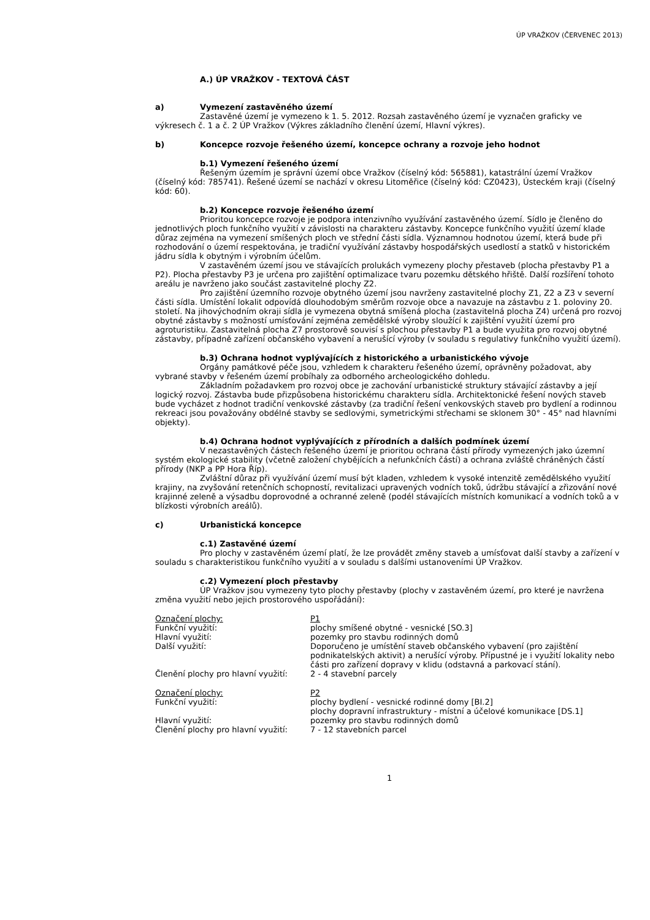ÚP VRAŽKOV (ČERVENEC 2013)
A.) ÚP VRAŽKOV - TEXTOVÁ ČÁST
a) Vymezení zastavěného území
Zastavěné území je vymezeno k 1. 5. 2012. Rozsah zastavěného území je vyznačen graficky ve výkresech č. 1 a č. 2 ÚP Vražkov (Výkres základního členění území, Hlavní výkres).
b) Koncepce rozvoje řešeného území, koncepce ochrany a rozvoje jeho hodnot
b.1) Vymezení řešeného území
Řešeným územím je správní území obce Vražkov (číselný kód: 565881), katastrální území Vražkov (číselný kód: 785741). Řešené území se nachází v okresu Litoměřice (číselný kód: CZ0423), Ústeckém kraji (číselný kód: 60).
b.2) Koncepce rozvoje řešeného území
Prioritou koncepce rozvoje je podpora intenzivního využívání zastavěného území. Sídlo je členěno do jednotlivých ploch funkčního využití v závislosti na charakteru zástavby. Koncepce funkčního využití území klade důraz zejména na vymezení smíšených ploch ve střední části sídla. Významnou hodnotou území, která bude při rozhodování o území respektována, je tradiční využívání zástavby hospodářských usedlostí a statků v historickém jádru sídla k obytným i výrobním účelům.
V zastavěném území jsou ve stávajících prolukách vymezeny plochy přestaveb (plocha přestavby P1 a P2). Plocha přestavby P3 je určena pro zajištění optimalizace tvaru pozemku dětského hřiště. Další rozšíření tohoto areálu je navrženo jako součást zastavitelné plochy Z2.
Pro zajištění územního rozvoje obytného území jsou navrženy zastavitelné plochy Z1, Z2 a Z3 v severní části sídla. Umístění lokalit odpovídá dlouhodobým směrům rozvoje obce a navazuje na zástavbu z 1. poloviny 20. století. Na jihovýchodním okraji sídla je vymezena obytná smíšená plocha (zastavitelná plocha Z4) určená pro rozvoj obytné zástavby s možností umísťování zejména zemědělské výroby sloužící k zajištění využití území pro agroturistiku. Zastavitelná plocha Z7 prostorově souvisí s plochou přestavby P1 a bude využita pro rozvoj obytné zástavby, případně zařízení občanského vybavení a nerušící výroby (v souladu s regulativy funkčního využití území).
b.3) Ochrana hodnot vyplývajících z historického a urbanistického vývoje
Orgány památkové péče jsou, vzhledem k charakteru řešeného území, oprávněny požadovat, aby vybrané stavby v řešeném území probíhaly za odborného archeologického dohledu.
Základním požadavkem pro rozvoj obce je zachování urbanistické struktury stávající zástavby a její logický rozvoj. Zástavba bude přizpůsobena historickému charakteru sídla. Architektonické řešení nových staveb bude vycházet z hodnot tradiční venkovské zástavby (za tradiční řešení venkovských staveb pro bydlení a rodinnou rekreaci jsou považovány obdélné stavby se sedlovými, symetrickými střechami se sklonem 30° - 45° nad hlavními objekty).
b.4) Ochrana hodnot vyplývajících z přírodních a dalších podmínek území
V nezastavěných částech řešeného území je prioritou ochrana částí přírody vymezených jako územní systém ekologické stability (včetně založení chybějících a nefunkčních částí) a ochrana zvláště chráněných částí přírody (NKP a PP Hora Říp).
Zvláštní důraz při využívání území musí být kladen, vzhledem k vysoké intenzitě zemědělského využití krajiny, na zvyšování retenčních schopností, revitalizaci upravených vodních toků, údržbu stávající a zřizování nové krajinné zeleně a výsadbu doprovodné a ochranné zeleně (podél stávajících místních komunikací a vodních toků a v blízkosti výrobních areálů).
c) Urbanistická koncepce
c.1) Zastavěné území
Pro plochy v zastavěném území platí, že lze provádět změny staveb a umísťovat další stavby a zařízení v souladu s charakteristikou funkčního využití a v souladu s dalšími ustanoveními ÚP Vražkov.
c.2) Vymezení ploch přestavby
ÚP Vražkov jsou vymezeny tyto plochy přestavby (plochy v zastavěném území, pro které je navržena změna využití nebo jejich prostorového uspořádání):
| Označení plochy: | P1 |
| Funkční využití: | plochy smíšené obytné - vesnické [SO.3] |
| Hlavní využití: | pozemky pro stavbu rodinných domů |
| Další využití: | Doporučeno je umístění staveb občanského vybavení (pro zajištění podnikatelských aktivit) a nerušící výroby. Přípustné je i využití lokality nebo části pro zařízení dopravy v klidu (odstavná a parkovací stání). |
| Členění plochy pro hlavní využití: | 2 - 4 stavební parcely |
| Označení plochy: | P2 |
| Funkční využití: | plochy bydlení - vesnické rodinné domy [BI.2] plochy dopravní infrastruktury - místní a účelové komunikace [DS.1] |
| Hlavní využití: | pozemky pro stavbu rodinných domů |
| Členění plochy pro hlavní využití: | 7 - 12 stavebních parcel |
1